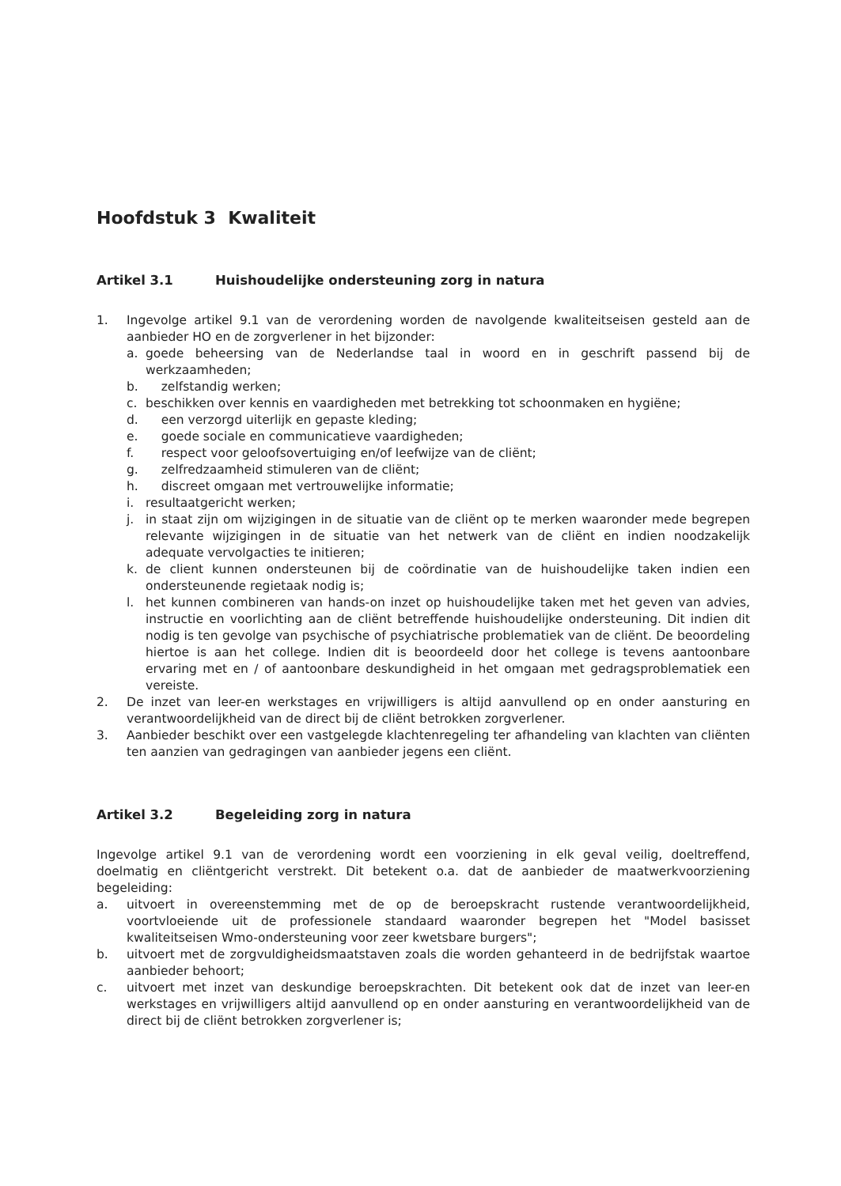Hoofdstuk 3 Kwaliteit
Artikel 3.1 Huishoudelijke ondersteuning zorg in natura
1. Ingevolge artikel 9.1 van de verordening worden de navolgende kwaliteitseisen gesteld aan de aanbieder HO en de zorgverlener in het bijzonder:
a. goede beheersing van de Nederlandse taal in woord en in geschrift passend bij de werkzaamheden;
b. zelfstandig werken;
c. beschikken over kennis en vaardigheden met betrekking tot schoonmaken en hygiëne;
d. een verzorgd uiterlijk en gepaste kleding;
e. goede sociale en communicatieve vaardigheden;
f. respect voor geloofsovertuiging en/of leefwijze van de cliënt;
g. zelfredzaamheid stimuleren van de cliënt;
h. discreet omgaan met vertrouwelijke informatie;
i. resultaatgericht werken;
j. in staat zijn om wijzigingen in de situatie van de cliënt op te merken waaronder mede begrepen relevante wijzigingen in de situatie van het netwerk van de cliënt en indien noodzakelijk adequate vervolgacties te initieren;
k. de client kunnen ondersteunen bij de coördinatie van de huishoudelijke taken indien een ondersteunende regietaak nodig is;
l. het kunnen combineren van hands-on inzet op huishoudelijke taken met het geven van advies, instructie en voorlichting aan de cliënt betreffende huishoudelijke ondersteuning. Dit indien dit nodig is ten gevolge van psychische of psychiatrische problematiek van de cliënt. De beoordeling hiertoe is aan het college. Indien dit is beoordeeld door het college is tevens aantoonbare ervaring met en / of aantoonbare deskundigheid in het omgaan met gedragsproblematiek een vereiste.
2. De inzet van leer-en werkstages en vrijwilligers is altijd aanvullend op en onder aansturing en verantwoordelijkheid van de direct bij de cliënt betrokken zorgverlener.
3. Aanbieder beschikt over een vastgelegde klachtenregeling ter afhandeling van klachten van cliënten ten aanzien van gedragingen van aanbieder jegens een cliënt.
Artikel 3.2 Begeleiding zorg in natura
Ingevolge artikel 9.1 van de verordening wordt een voorziening in elk geval veilig, doeltreffend, doelmatig en cliëntgericht verstrekt. Dit betekent o.a. dat de aanbieder de maatwerkvoorziening begeleiding:
a. uitvoert in overeenstemming met de op de beroepskracht rustende verantwoordelijkheid, voortvloeiende uit de professionele standaard waaronder begrepen het "Model basisset kwaliteitseisen Wmo-ondersteuning voor zeer kwetsbare burgers";
b. uitvoert met de zorgvuldigheidsmaatstaven zoals die worden gehanteerd in de bedrijfstak waartoe aanbieder behoort;
c. uitvoert met inzet van deskundige beroepskrachten. Dit betekent ook dat de inzet van leer-en werkstages en vrijwilligers altijd aanvullend op en onder aansturing en verantwoordelijkheid van de direct bij de cliënt betrokken zorgverlener is;